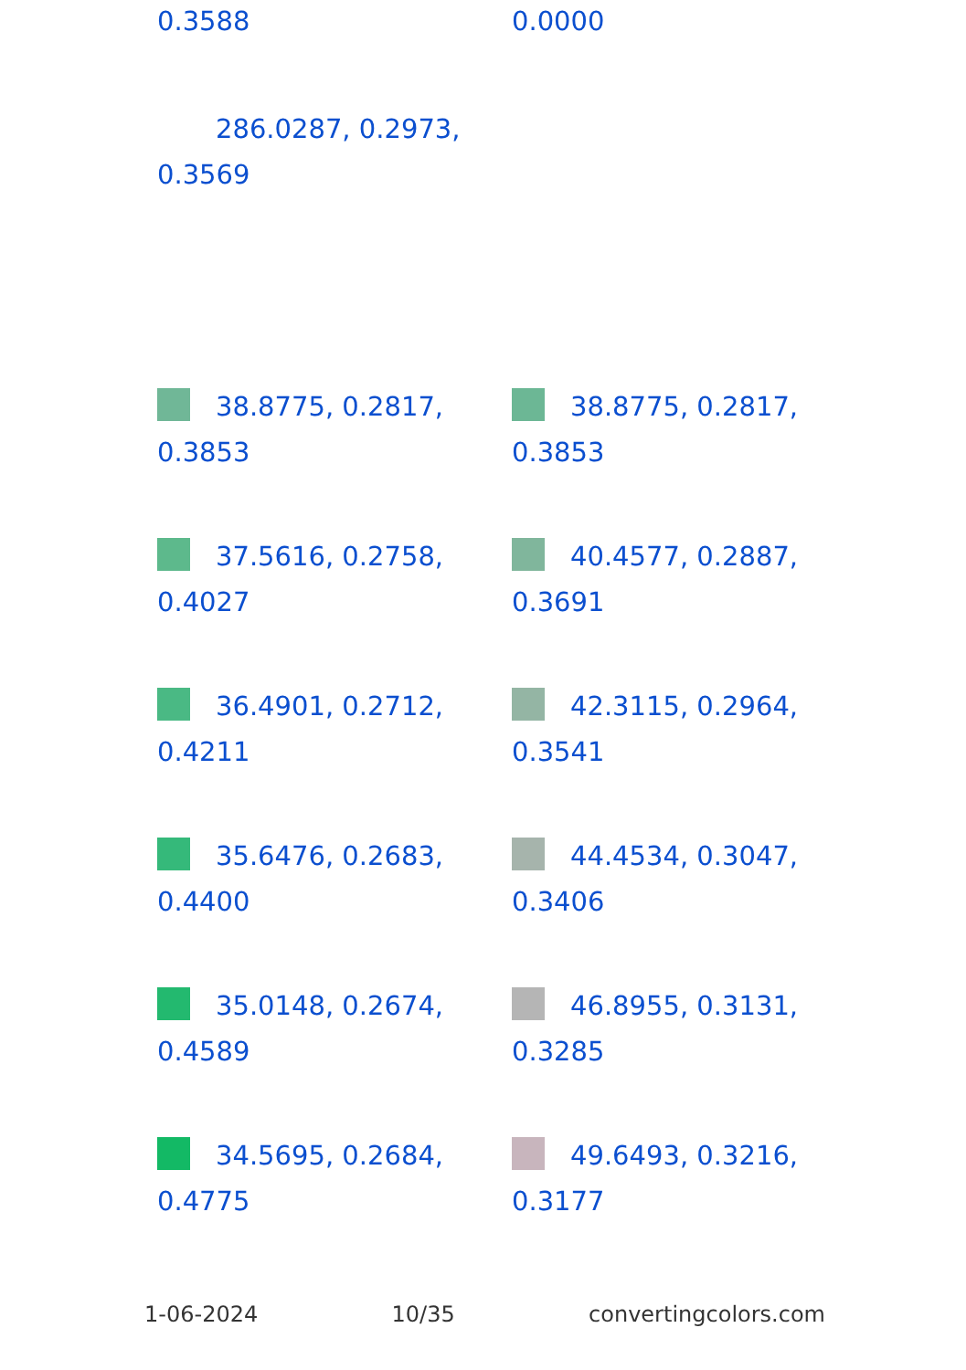0.3588 0.0000
286.0287, 0.2973, 0.3569
38.8775, 0.2817, 0.3853
38.8775, 0.2817, 0.3853
37.5616, 0.2758, 0.4027
40.4577, 0.2887, 0.3691
36.4901, 0.2712, 0.4211
42.3115, 0.2964, 0.3541
35.6476, 0.2683, 0.4400
44.4534, 0.3047, 0.3406
35.0148, 0.2674, 0.4589
46.8955, 0.3131, 0.3285
34.5695, 0.2684, 0.4775
49.6493, 0.3216, 0.3177
1-06-2024 10/35 convertingcolors.com